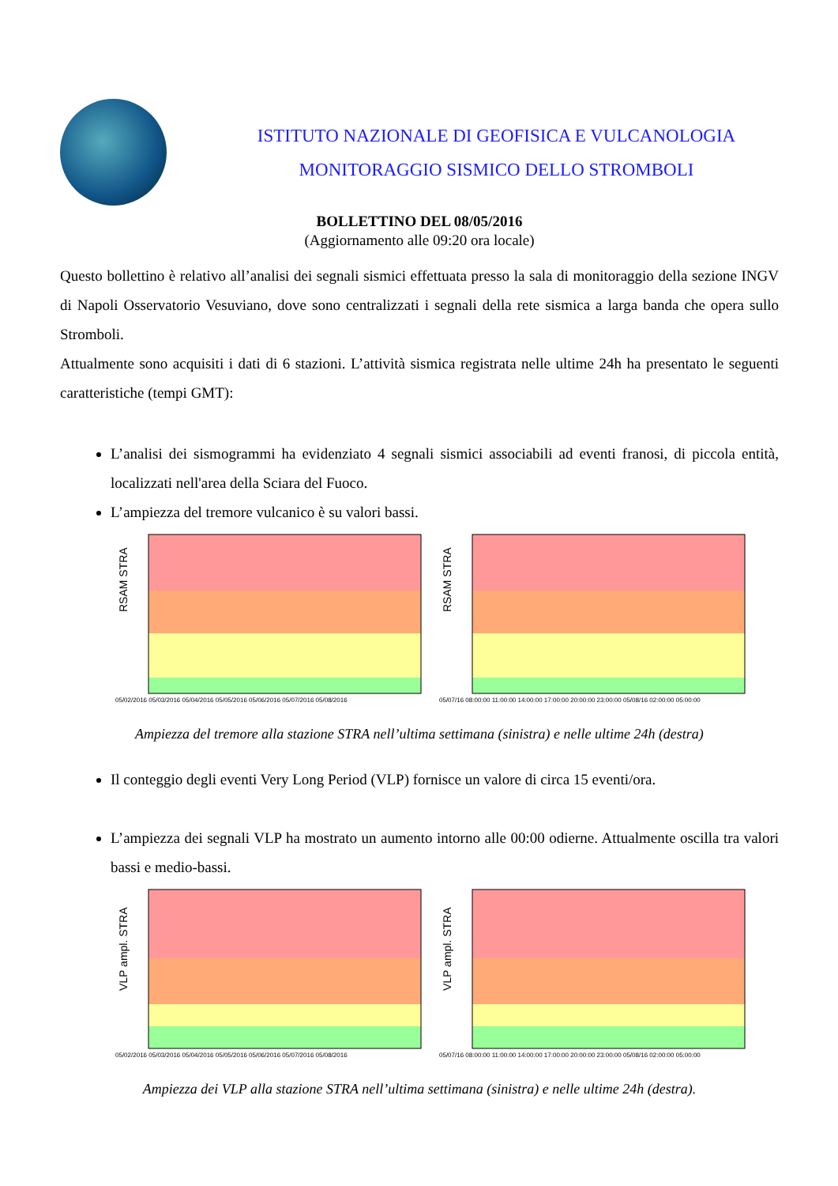ISTITUTO NAZIONALE DI GEOFISICA E VULCANOLOGIA
MONITORAGGIO SISMICO DELLO STROMBOLI
BOLLETTINO DEL 08/05/2016
(Aggiornamento alle 09:20 ora locale)
Questo bollettino è relativo all’analisi dei segnali sismici effettuata presso la sala di monitoraggio della sezione INGV di Napoli Osservatorio Vesuviano, dove sono centralizzati i segnali della rete sismica a larga banda che opera sullo Stromboli.
Attualmente sono acquisiti i dati di 6 stazioni. L’attività sismica registrata nelle ultime 24h ha presentato le seguenti caratteristiche (tempi GMT):
L’analisi dei sismogrammi ha evidenziato 4 segnali sismici associabili ad eventi franosi, di piccola entità, localizzati nell'area della Sciara del Fuoco.
L’ampiezza del tremore vulcanico è su valori bassi.
RSAM STRA
05/02/2016 05/03/2016 05/04/2016 05/05/2016 05/06/2016 05/07/2016 05/08/2016
RSAM STRA
05/07/16 08:00:00 11:00:00 14:00:00 17:00:00 20:00:00 23:00:00 05/08/16 02:00:00 05:00:00
Ampiezza del tremore alla stazione STRA nell’ultima settimana (sinistra) e nelle ultime 24h (destra)
Il conteggio degli eventi Very Long Period (VLP) fornisce un valore di circa 15 eventi/ora.
L’ampiezza dei segnali VLP ha mostrato un aumento intorno alle 00:00 odierne. Attualmente oscilla tra valori bassi e medio-bassi.
VLP ampl. STRA
05/02/2016 05/03/2016 05/04/2016 05/05/2016 05/06/2016 05/07/2016 05/08/2016
VLP ampl. STRA
05/07/16 08:00:00 11:00:00 14:00:00 17:00:00 20:00:00 23:00:00 05/08/16 02:00:00 05:00:00
Ampiezza dei VLP alla stazione STRA nell’ultima settimana (sinistra) e nelle ultime 24h (destra).